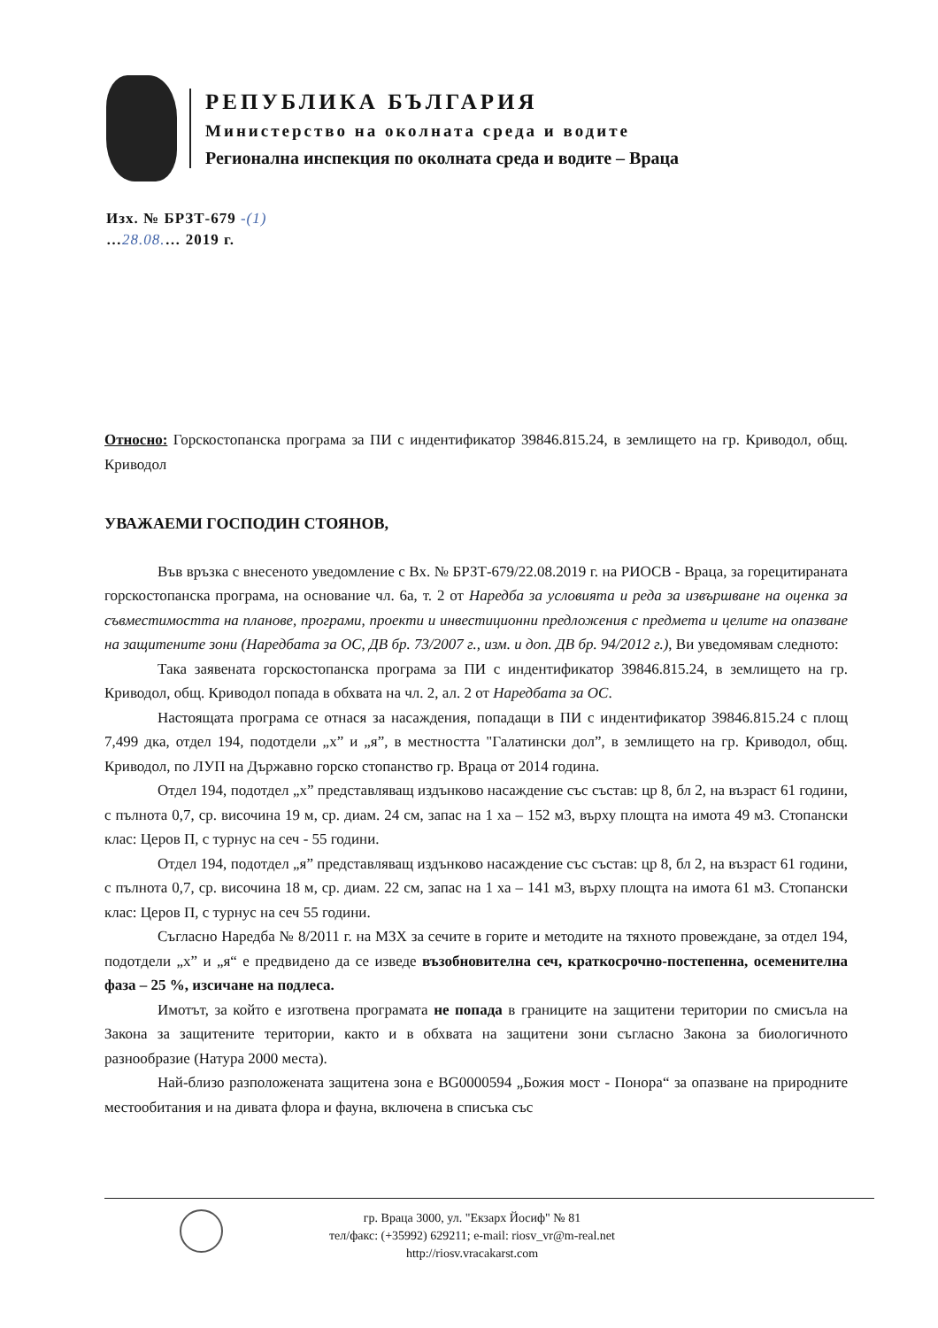РЕПУБЛИКА БЪЛГАРИЯ
Министерство на околната среда и водите
Регионална инспекция по околната среда и водите – Враца
Изх. № БРЗТ-679 -(1)
…28.08.… 2019 г.
Относно: Горскостопанска програма за ПИ с индентификатор 39846.815.24, в землището на гр. Криводол, общ. Криводол
УВАЖАЕМИ ГОСПОДИН СТОЯНОВ,
Във връзка с внесеното уведомление с Вх. № БРЗТ-679/22.08.2019 г. на РИОСВ - Враца, за горецитираната горскостопанска програма, на основание чл. 6а, т. 2 от Наредба за условията и реда за извършване на оценка за съвместимостта на планове, програми, проекти и инвестиционни предложения с предмета и целите на опазване на защитените зони (Наредбата за ОС, ДВ бр. 73/2007 г., изм. и доп. ДВ бр. 94/2012 г.), Ви уведомявам следното:
Така заявената горскостопанска програма за ПИ с индентификатор 39846.815.24, в землището на гр. Криводол, общ. Криводол попада в обхвата на чл. 2, ал. 2 от Наредбата за ОС.
Настоящата програма се отнася за насаждения, попадащи в ПИ с индентификатор 39846.815.24 с площ 7,499 дка, отдел 194, подотдели „х” и „я”, в местността "Галатински дол”, в землището на гр. Криводол, общ. Криводол, по ЛУП на Държавно горско стопанство гр. Враца от 2014 година.
Отдел 194, подотдел „х” представляващ издънково насаждение със състав: цр 8, бл 2, на възраст 61 години, с пълнота 0,7, ср. височина 19 м, ср. диам. 24 см, запас на 1 ха – 152 м3, върху площта на имота 49 м3. Стопански клас: Церов П, с турнус на сеч - 55 години.
Отдел 194, подотдел „я” представляващ издънково насаждение със състав: цр 8, бл 2, на възраст 61 години, с пълнота 0,7, ср. височина 18 м, ср. диам. 22 см, запас на 1 ха – 141 м3, върху площта на имота 61 м3. Стопански клас: Церов П, с турнус на сеч 55 години.
Съгласно Наредба № 8/2011 г. на МЗХ за сечите в горите и методите на тяхното провеждане, за отдел 194, подотдели „х” и „я“ е предвидено да се изведе възобновителна сеч, краткосрочно-постепенна, осеменителна фаза – 25 %, изсичане на подлеса.
Имотът, за който е изготвена програмата не попада в границите на защитени територии по смисъла на Закона за защитените територии, както и в обхвата на защитени зони съгласно Закона за биологичното разнообразие (Натура 2000 места).
Най-близо разположената защитена зона е BG0000594 „Божия мост - Понора“ за опазване на природните местообитания и на дивата флора и фауна, включена в списъка със
гр. Враца 3000, ул. "Екзарх Йосиф" № 81
тел/факс: (+35992) 629211; e-mail: riosv_vr@m-real.net
http://riosv.vracakarst.com